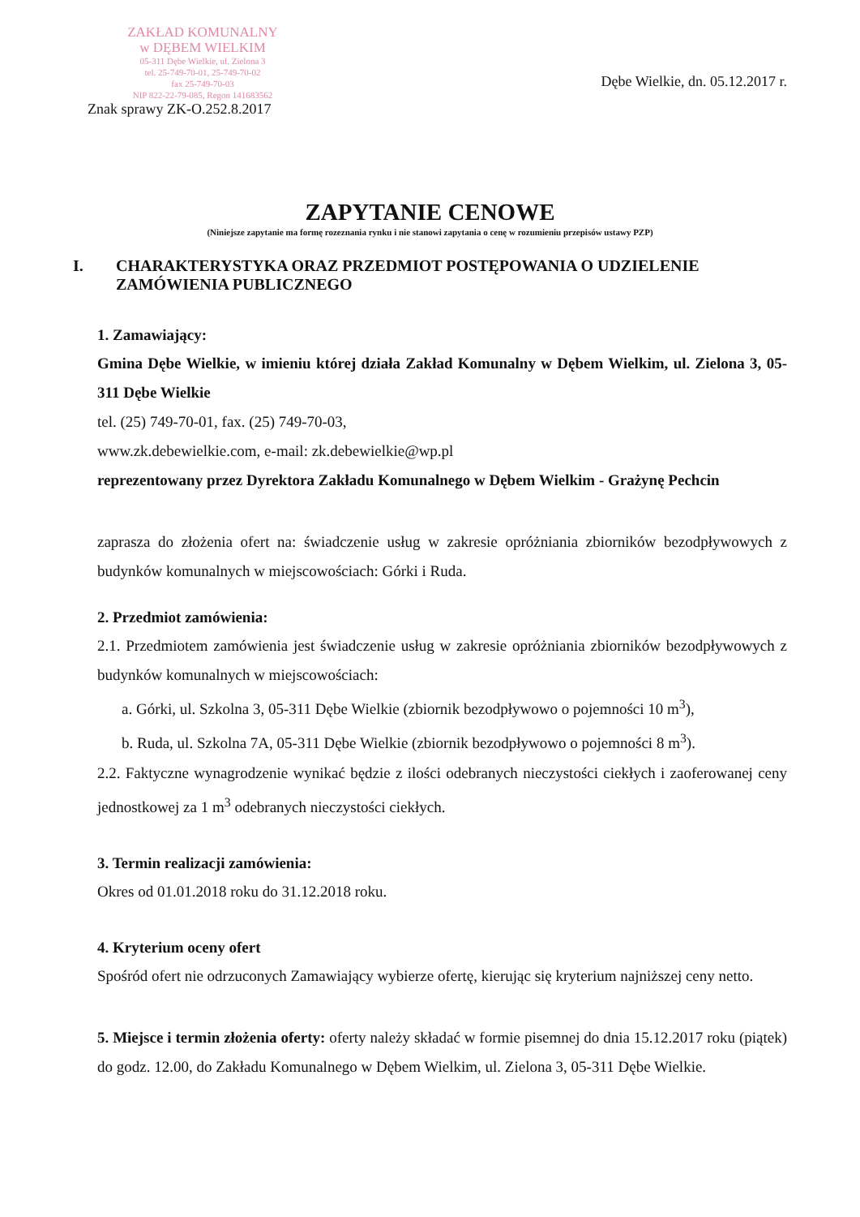ZAKŁAD KOMUNALNY
w DĘBEM WIELKIM
05-311 Dębe Wielkie, ul. Zielona 3
tel. 25-749-70-01, 25-749-70-02
fax 25-749-70-03
NIP 822-22-79-085, Regon 141683562
Dębe Wielkie, dn. 05.12.2017 r.
Znak sprawy ZK-O.252.8.2017
ZAPYTANIE CENOWE
(Niniejsze zapytanie ma formę rozeznania rynku i nie stanowi zapytania o cenę w rozumieniu przepisów ustawy PZP)
I. CHARAKTERYSTYKA ORAZ PRZEDMIOT POSTĘPOWANIA O UDZIELENIE ZAMÓWIENIA PUBLICZNEGO
1. Zamawiający:
Gmina Dębe Wielkie, w imieniu której działa Zakład Komunalny w Dębem Wielkim, ul. Zielona 3, 05-311 Dębe Wielkie
tel. (25) 749-70-01, fax. (25) 749-70-03,
www.zk.debewielkie.com, e-mail: zk.debewielkie@wp.pl
reprezentowany przez Dyrektora Zakładu Komunalnego w Dębem Wielkim - Grażynę Pechcin
zaprasza do złożenia ofert na: świadczenie usług w zakresie opróżniania zbiorników bezodpływowych z budynków komunalnych w miejscowościach: Górki i Ruda.
2. Przedmiot zamówienia:
2.1. Przedmiotem zamówienia jest świadczenie usług w zakresie opróżniania zbiorników bezodpływowych z budynków komunalnych w miejscowościach:
a. Górki, ul. Szkolna 3, 05-311 Dębe Wielkie (zbiornik bezodpływowo o pojemności 10 m<sup>3</sup>),
b. Ruda, ul. Szkolna 7A, 05-311 Dębe Wielkie (zbiornik bezodpływowo o pojemności 8 m<sup>3</sup>).
2.2. Faktyczne wynagrodzenie wynikać będzie z ilości odebranych nieczystości ciekłych i zaoferowanej ceny jednostkowej za 1 m<sup>3</sup> odebranych nieczystości ciekłych.
3. Termin realizacji zamówienia:
Okres od 01.01.2018 roku do 31.12.2018 roku.
4. Kryterium oceny ofert
Spośród ofert nie odrzuconych Zamawiający wybierze ofertę, kierując się kryterium najniższej ceny netto.
5. Miejsce i termin złożenia oferty: oferty należy składać w formie pisemnej do dnia 15.12.2017 roku (piątek) do godz. 12.00, do Zakładu Komunalnego w Dębem Wielkim, ul. Zielona 3, 05-311 Dębe Wielkie.